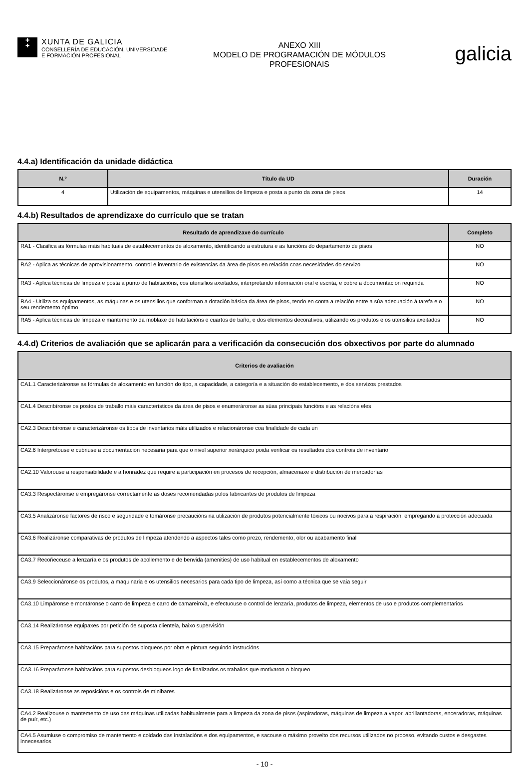✚
✚
XUNTA DE GALICIA
CONSELLERÍA DE EDUCACIÓN, UNIVERSIDADE
E FORMACIÓN PROFESIONAL
ANEXO XIII
MODELO DE PROGRAMACIÓN DE MÓDULOS
PROFESIONAIS
galicia
4.4.a) Identificación da unidade didáctica
| N.º | Título da UD | Duración |
| --- | --- | --- |
| 4 | Utilización de equipamentos, máquinas e utensilios de limpeza e posta a punto da zona de pisos | 14 |
4.4.b) Resultados de aprendizaxe do currículo que se tratan
| Resultado de aprendizaxe do currículo | Completo |
| --- | --- |
| RA1 - Clasifica as fórmulas máis habituais de establecementos de aloxamento, identificando a estrutura e as funcións do departamento de pisos | NO |
| RA2 - Aplica as técnicas de aprovisionamento, control e inventario de existencias da área de pisos en relación coas necesidades do servizo | NO |
| RA3 - Aplica técnicas de limpeza e posta a punto de habitacións, cos utensilios axeitados, interpretando información oral e escrita, e cobre a documentación requirida | NO |
| RA4 - Utiliza os equipamentos, as máquinas e os utensilios que conforman a dotación básica da área de pisos, tendo en conta a relación entre a súa adecuación á tarefa e o seu rendemento óptimo | NO |
| RA5 - Aplica técnicas de limpeza e mantemento da moblaxe de habitacións e cuartos de baño, e dos elementos decorativos, utilizando os produtos e os utensilios axeitados | NO |
4.4.d) Criterios de avaliación que se aplicarán para a verificación da consecución dos obxectivos por parte do alumnado
| Criterios de avaliación |
| --- |
| CA1.1 Caracterizáronse as fórmulas de aloxamento en función do tipo, a capacidade, a categoría e a situación do establecemento, e dos servizos prestados |
| CA1.4 Describíronse os postos de traballo máis característicos da área de pisos e enumeráronse as súas principais funcións e as relacións eles |
| CA2.3 Describíronse e caracterizáronse os tipos de inventarios máis utilizados e relacionáronse coa finalidade de cada un |
| CA2.6 Interpretouse e cubriuse a documentación necesaria para que o nivel superior xerárquico poida verificar os resultados dos controis de inventario |
| CA2.10 Valorouse a responsabilidade e a honradez que require a participación en procesos de recepción, almacenaxe e distribución de mercadorías |
| CA3.3 Respectáronse e empregáronse correctamente as doses recomendadas polos fabricantes de produtos de limpeza |
| CA3.5 Analizáronse factores de risco e seguridade e tomáronse precaucións na utilización de produtos potencialmente tóxicos ou nocivos para a respiración, empregando a protección adecuada |
| CA3.6 Realizáronse comparativas de produtos de limpeza atendendo a aspectos tales como prezo, rendemento, olor ou acabamento final |
| CA3.7 Recoñeceuse a lenzaría e os produtos de acollemento e de benvida (amenities) de uso habitual en establecementos de aloxamento |
| CA3.9 Seleccionáronse os produtos, a maquinaria e os utensilios necesarios para cada tipo de limpeza, así como a técnica que se vaia seguir |
| CA3.10 Limpáronse e montáronse o carro de limpeza e carro de camareiro/a, e efectuouse o control de lenzaría, produtos de limpeza, elementos de uso e produtos complementarios |
| CA3.14 Realizáronse equipaxes por petición de suposta clientela, baixo supervisión |
| CA3.15 Preparáronse habitacións para supostos bloqueos por obra e pintura seguindo instrucións |
| CA3.16 Preparáronse habitacións para supostos desbloqueos logo de finalizados os traballos que motivaron o bloqueo |
| CA3.18 Realizáronse as reposicións e os controis de minibares |
| CA4.2 Realizouse o mantemento de uso das máquinas utilizadas habitualmente para a limpeza da zona de pisos (aspiradoras, máquinas de limpeza a vapor, abrillantadoras, enceradoras, máquinas de puír, etc.) |
| CA4.5 Asumiuse o compromiso de mantemento e coidado das instalacións e dos equipamentos, e sacouse o máximo proveito dos recursos utilizados no proceso, evitando custos e desgastes innecesarios |
- 10 -